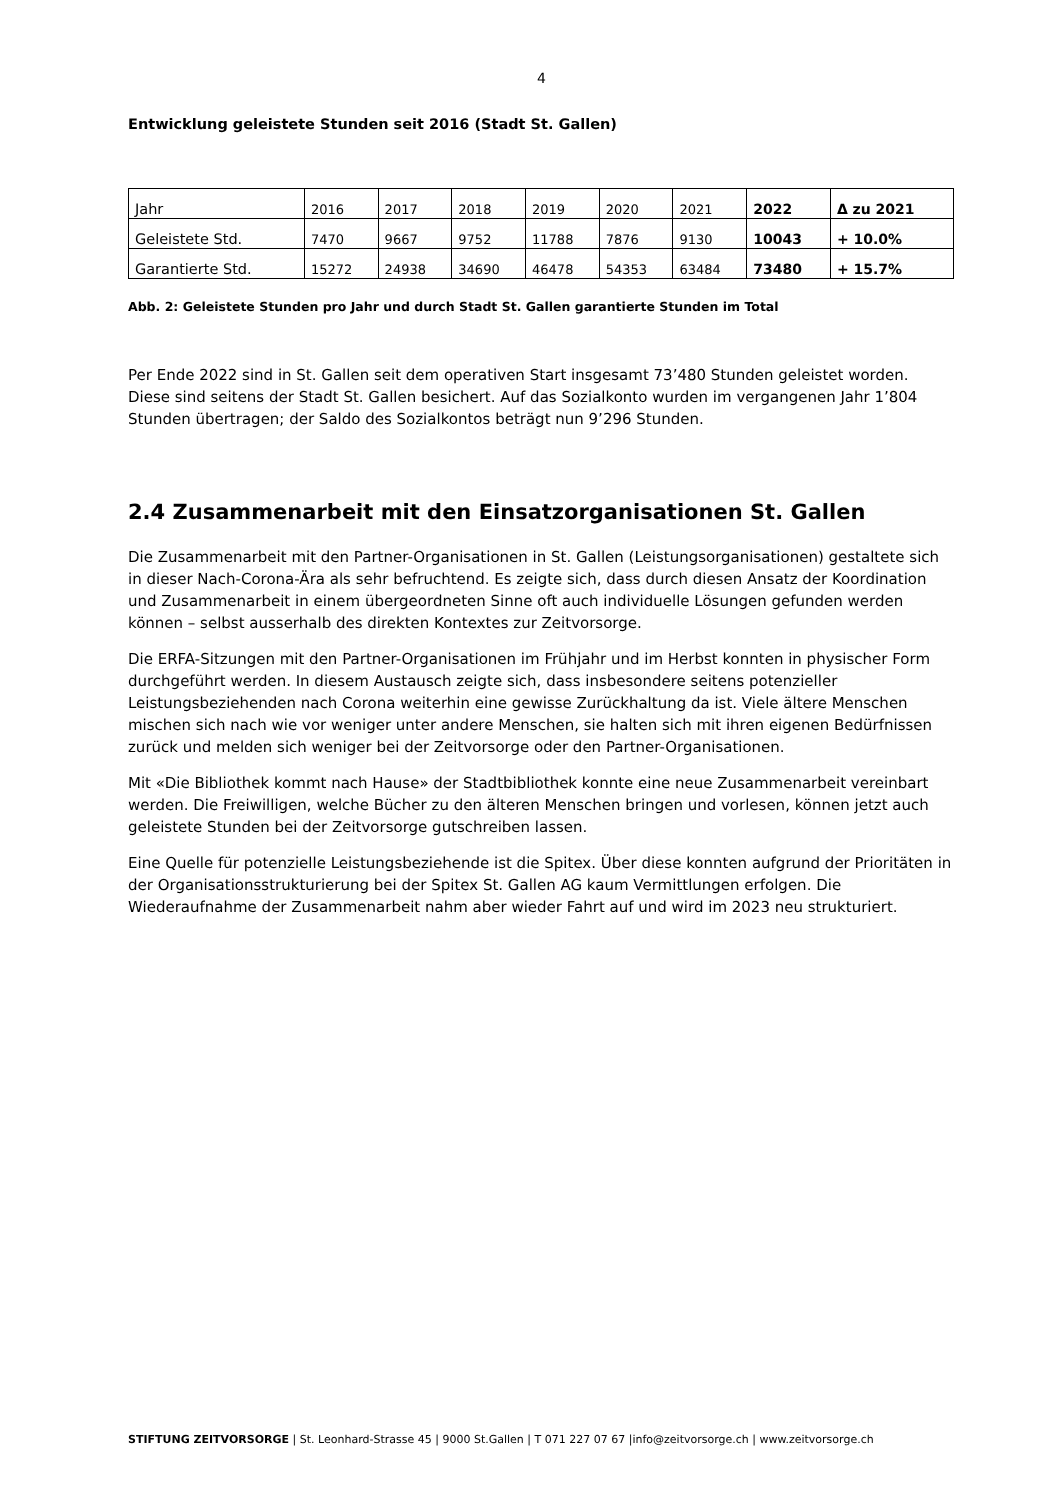4
Entwicklung geleistete Stunden seit 2016 (Stadt St. Gallen)
| Jahr | 2016 | 2017 | 2018 | 2019 | 2020 | 2021 | 2022 | Δ zu 2021 |
| Geleistete Std. | 7470 | 9667 | 9752 | 11788 | 7876 | 9130 | 10043 | + 10.0% |
| Garantierte Std. | 15272 | 24938 | 34690 | 46478 | 54353 | 63484 | 73480 | + 15.7% |
Abb. 2: Geleistete Stunden pro Jahr und durch Stadt St. Gallen garantierte Stunden im Total
Per Ende 2022 sind in St. Gallen seit dem operativen Start insgesamt 73’480 Stunden geleistet worden. Diese sind seitens der Stadt St. Gallen besichert. Auf das Sozialkonto wurden im vergangenen Jahr 1’804 Stunden übertragen; der Saldo des Sozialkontos beträgt nun 9’296 Stunden.
2.4 Zusammenarbeit mit den Einsatzorganisationen St. Gallen
Die Zusammenarbeit mit den Partner-Organisationen in St. Gallen (Leistungsorganisationen) gestaltete sich in dieser Nach-Corona-Ära als sehr befruchtend. Es zeigte sich, dass durch diesen Ansatz der Koordination und Zusammenarbeit in einem übergeordneten Sinne oft auch individuelle Lösungen gefunden werden können – selbst ausserhalb des direkten Kontextes zur Zeitvorsorge.
Die ERFA-Sitzungen mit den Partner-Organisationen im Frühjahr und im Herbst konnten in physischer Form durchgeführt werden. In diesem Austausch zeigte sich, dass insbesondere seitens potenzieller Leistungsbeziehenden nach Corona weiterhin eine gewisse Zurückhaltung da ist. Viele ältere Menschen mischen sich nach wie vor weniger unter andere Menschen, sie halten sich mit ihren eigenen Bedürfnissen zurück und melden sich weniger bei der Zeitvorsorge oder den Partner-Organisationen.
Mit «Die Bibliothek kommt nach Hause» der Stadtbibliothek konnte eine neue Zusammenarbeit vereinbart werden. Die Freiwilligen, welche Bücher zu den älteren Menschen bringen und vorlesen, können jetzt auch geleistete Stunden bei der Zeitvorsorge gutschreiben lassen.
Eine Quelle für potenzielle Leistungsbeziehende ist die Spitex. Über diese konnten aufgrund der Prioritäten in der Organisationsstrukturierung bei der Spitex St. Gallen AG kaum Vermittlungen erfolgen. Die Wiederaufnahme der Zusammenarbeit nahm aber wieder Fahrt auf und wird im 2023 neu strukturiert.
STIFTUNG ZEITVORSORGE | St. Leonhard-Strasse 45 | 9000 St.Gallen | T 071 227 07 67 |info@zeitvorsorge.ch | www.zeitvorsorge.ch